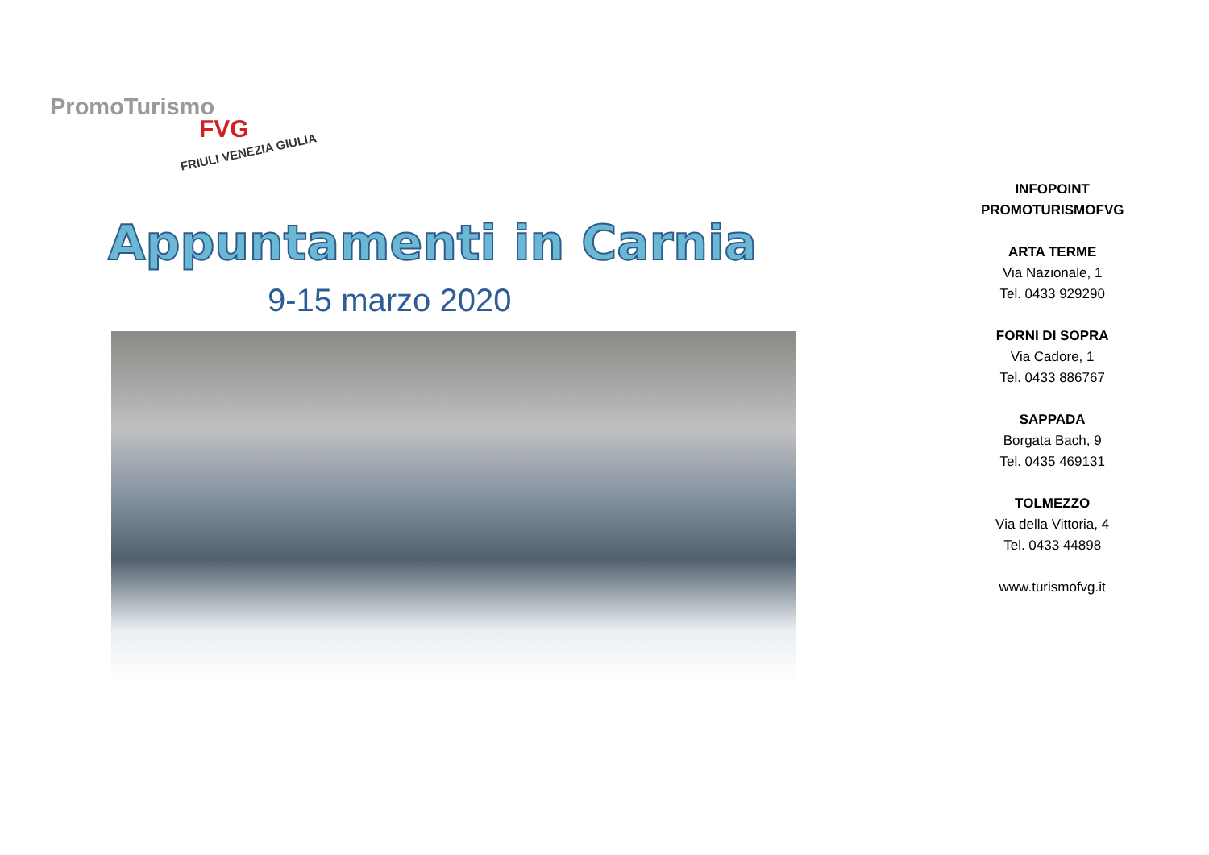PromoTurismo
FVG
FRIULI VENEZIA GIULIA
Appuntamenti in Carnia
9-15 marzo 2020
INFOPOINT
PROMOTURISMOFVG
ARTA TERME
Via Nazionale, 1
Tel. 0433 929290
FORNI DI SOPRA
Via Cadore, 1
Tel. 0433 886767
SAPPADA
Borgata Bach, 9
Tel. 0435 469131
TOLMEZZO
Via della Vittoria, 4
Tel. 0433 44898
www.turismofvg.it